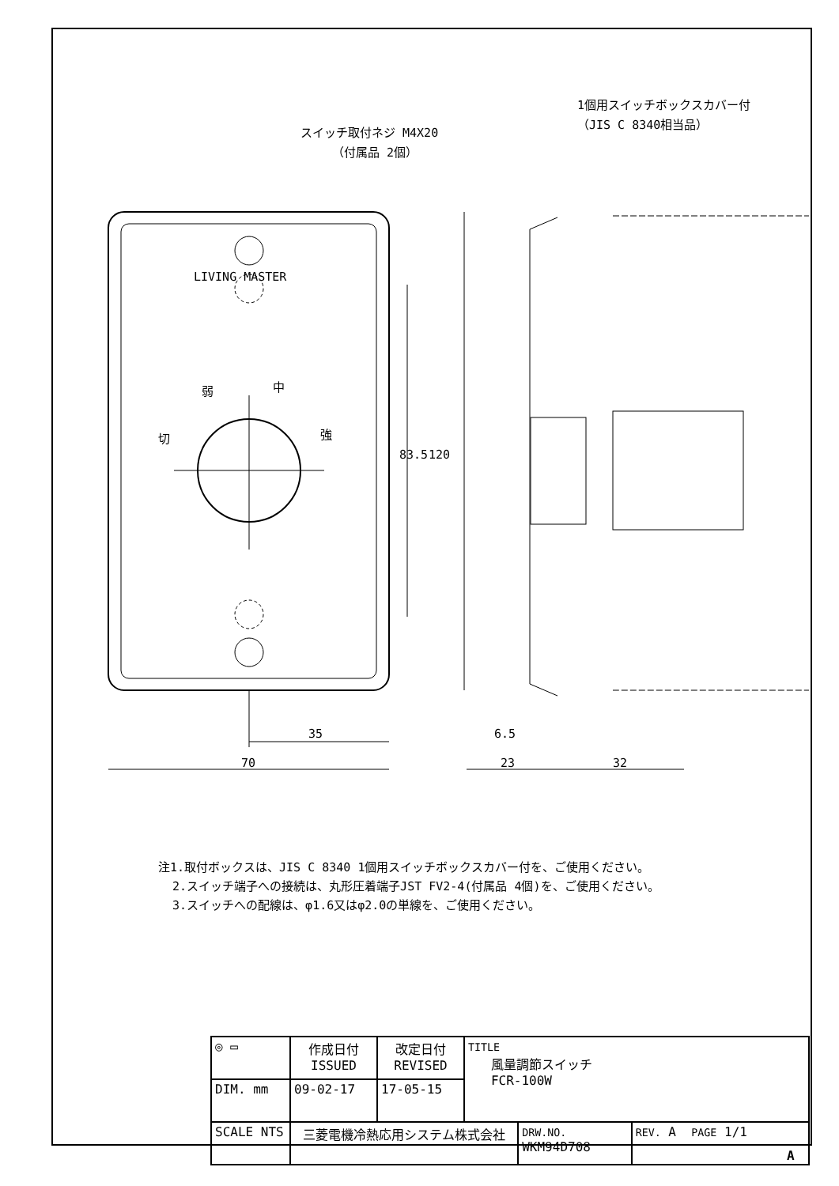スイッチ取付ネジ M4X20
（付属品 2個）
1個用スイッチボックスカバー付
（JIS C 8340相当品）
LIVING MASTER
弱
中
切
強
35
70
6.5
23
32
83.5
120
注1.取付ボックスは、JIS C 8340 1個用スイッチボックスカバー付を、ご使用ください。
2.スイッチ端子への接続は、丸形圧着端子JST FV2-4(付属品 4個)を、ご使用ください。
3.スイッチへの配線は、φ1.6又はφ2.0の単線を、ご使用ください。
| ◎ ▭ | 作成日付 ISSUED | 改定日付 REVISED | TITLE 風量調節スイッチ FCR-100W | | |
| DIM. mm | 09-02-17 | 17-05-15 | | | |
| SCALE NTS | 三菱電機冷熱応用システム株式会社 | | | DRW.NO. WKM94D708 | REV. A PAGE 1/1 |
A